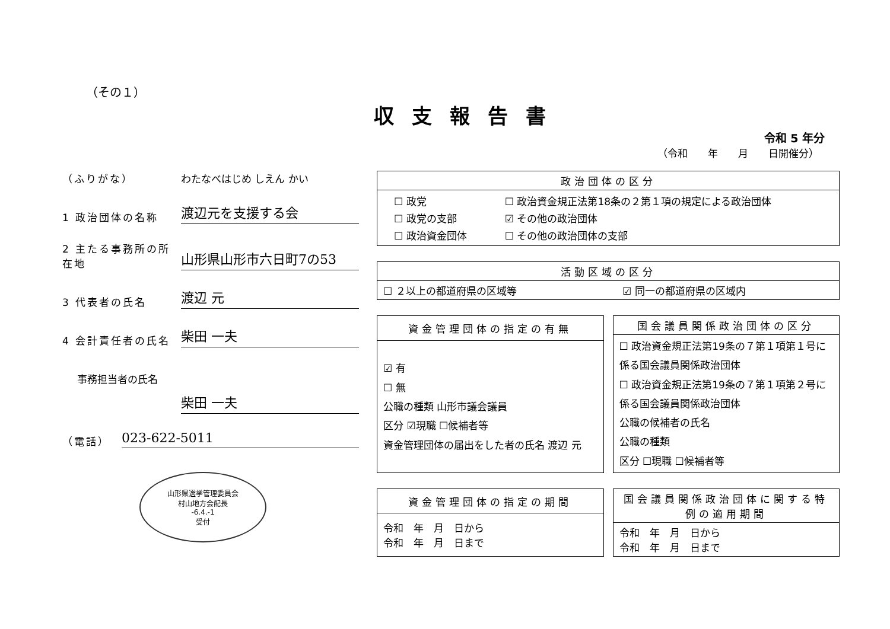（その１）
収支報告書
令和 5 年分
（令和　　年　　月　　日開催分）
（ふりがな）
わたなべはじめ しえん かい
1 政治団体の名称
渡辺元を支援する会
2 主たる事務所の所在地
山形県山形市六日町7の53
3 代表者の氏名
渡辺 元
4 会計責任者の氏名
柴田 一夫
事務担当者の氏名
柴田 一夫
（電話）
023-622-5011
山形県選挙管理委員会
村山地方会配長
-6.4.-1
受付
| 政治団体の区分 |
| --- |
| / ☐ 政党 / ☐ 政治資金規正法第18条の２第１項の規定による政治団体 / / ☐ 政党の支部 / ☑ その他の政治団体 / / ☐ 政治資金団体 / ☐ その他の政治団体の支部 / |
| 活動区域の区分 | |
| --- | --- |
| ☐ ２以上の都道府県の区域等 | ☑ 同一の都道府県の区域内 |
| 資金管理団体の指定の有無 |
| --- |
| ☑ 有 ☐ 無 公職の種類 山形市議会議員 区分 ☑現職 ☐候補者等 資金管理団体の届出をした者の氏名 渡辺 元 |
| 国会議員関係政治団体の区分 |
| --- |
| ☐ 政治資金規正法第19条の７第１項第１号に係る国会議員関係政治団体 ☐ 政治資金規正法第19条の７第１項第２号に係る国会議員関係政治団体 公職の候補者の氏名 公職の種類 区分 ☐現職 ☐候補者等 |
| 資金管理団体の指定の期間 |
| --- |
| 令和 年 月 日から 令和 年 月 日まで |
| 国会議員関係政治団体に関する特例の適用期間 |
| --- |
| 令和 年 月 日から 令和 年 月 日まで |